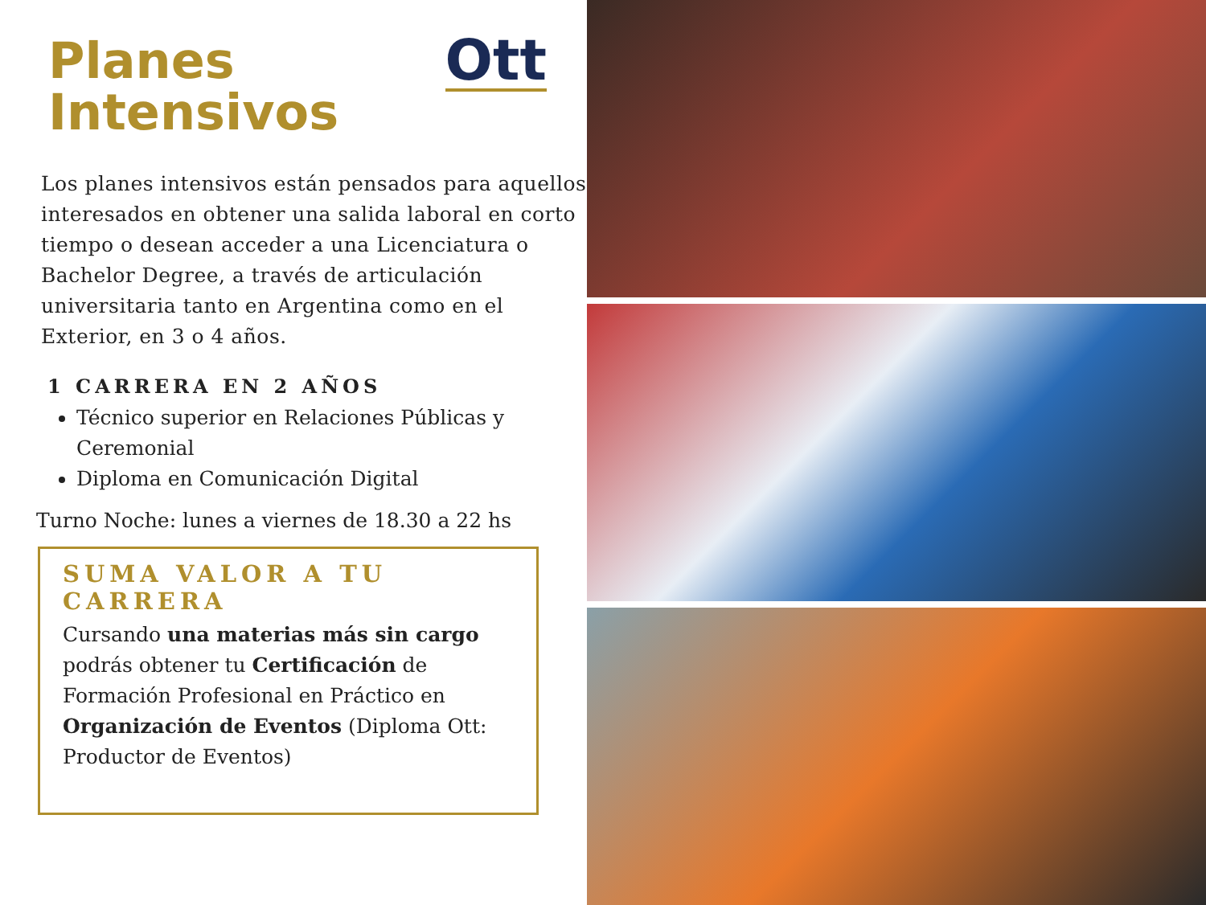Planes
Intensivos
Ott
Los planes intensivos están pensados para aquellos interesados en obtener una salida laboral en corto tiempo o desean acceder a una Licenciatura o Bachelor Degree, a través de articulación universitaria tanto en Argentina como en el Exterior, en 3 o 4 años.
1 CARRERA EN 2 AÑOS
Técnico superior en Relaciones Públicas y Ceremonial
Diploma en Comunicación Digital
Turno Noche: lunes a viernes de 18.30 a 22 hs
SUMA VALOR A TU CARRERA
Cursando una materias más sin cargo podrás obtener tu Certificación de Formación Profesional en Práctico en Organización de Eventos (Diploma Ott: Productor de Eventos)